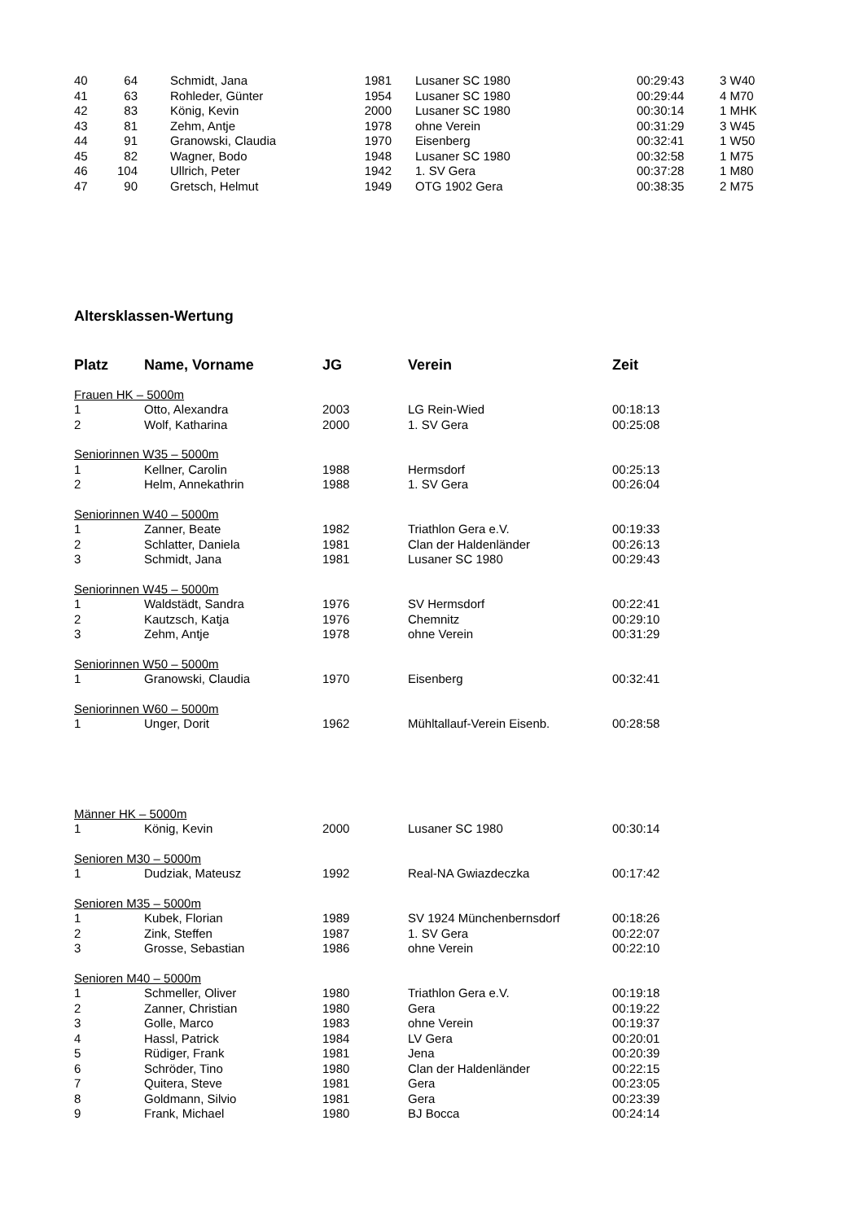| 40 | 64 | Schmidt, Jana | 1981 | Lusaner SC 1980 | 00:29:43 | 3 W40 |
| 41 | 63 | Rohleder, Günter | 1954 | Lusaner SC 1980 | 00:29:44 | 4 M70 |
| 42 | 83 | König, Kevin | 2000 | Lusaner SC 1980 | 00:30:14 | 1 MHK |
| 43 | 81 | Zehm, Antje | 1978 | ohne Verein | 00:31:29 | 3 W45 |
| 44 | 91 | Granowski, Claudia | 1970 | Eisenberg | 00:32:41 | 1 W50 |
| 45 | 82 | Wagner, Bodo | 1948 | Lusaner SC 1980 | 00:32:58 | 1 M75 |
| 46 | 104 | Ullrich, Peter | 1942 | 1. SV Gera | 00:37:28 | 1 M80 |
| 47 | 90 | Gretsch, Helmut | 1949 | OTG 1902 Gera | 00:38:35 | 2 M75 |
Altersklassen-Wertung
| Platz | Name, Vorname | JG | Verein | Zeit |
| --- | --- | --- | --- | --- |
| Frauen HK – 5000m | | | | |
| 1 | Otto, Alexandra | 2003 | LG Rein-Wied | 00:18:13 |
| 2 | Wolf, Katharina | 2000 | 1. SV Gera | 00:25:08 |
| Seniorinnen W35 – 5000m | | | | |
| 1 | Kellner, Carolin | 1988 | Hermsdorf | 00:25:13 |
| 2 | Helm, Annekathrin | 1988 | 1. SV Gera | 00:26:04 |
| Seniorinnen W40 – 5000m | | | | |
| 1 | Zanner, Beate | 1982 | Triathlon Gera e.V. | 00:19:33 |
| 2 | Schlatter, Daniela | 1981 | Clan der Haldenländer | 00:26:13 |
| 3 | Schmidt, Jana | 1981 | Lusaner SC 1980 | 00:29:43 |
| Seniorinnen W45 – 5000m | | | | |
| 1 | Waldstädt, Sandra | 1976 | SV Hermsdorf | 00:22:41 |
| 2 | Kautzsch, Katja | 1976 | Chemnitz | 00:29:10 |
| 3 | Zehm, Antje | 1978 | ohne Verein | 00:31:29 |
| Seniorinnen W50 – 5000m | | | | |
| 1 | Granowski, Claudia | 1970 | Eisenberg | 00:32:41 |
| Seniorinnen W60 – 5000m | | | | |
| 1 | Unger, Dorit | 1962 | Mühltallauf-Verein Eisenb. | 00:28:58 |
| Männer HK – 5000m | | | | |
| 1 | König, Kevin | 2000 | Lusaner SC 1980 | 00:30:14 |
| Senioren M30 – 5000m | | | | |
| 1 | Dudziak, Mateusz | 1992 | Real-NA Gwiazdeczka | 00:17:42 |
| Senioren M35 – 5000m | | | | |
| 1 | Kubek, Florian | 1989 | SV 1924 Münchenbernsdorf | 00:18:26 |
| 2 | Zink, Steffen | 1987 | 1. SV Gera | 00:22:07 |
| 3 | Grosse, Sebastian | 1986 | ohne Verein | 00:22:10 |
| Senioren M40 – 5000m | | | | |
| 1 | Schmeller, Oliver | 1980 | Triathlon Gera e.V. | 00:19:18 |
| 2 | Zanner, Christian | 1980 | Gera | 00:19:22 |
| 3 | Golle, Marco | 1983 | ohne Verein | 00:19:37 |
| 4 | Hassl, Patrick | 1984 | LV Gera | 00:20:01 |
| 5 | Rüdiger, Frank | 1981 | Jena | 00:20:39 |
| 6 | Schröder, Tino | 1980 | Clan der Haldenländer | 00:22:15 |
| 7 | Quitera, Steve | 1981 | Gera | 00:23:05 |
| 8 | Goldmann, Silvio | 1981 | Gera | 00:23:39 |
| 9 | Frank, Michael | 1980 | BJ Bocca | 00:24:14 |